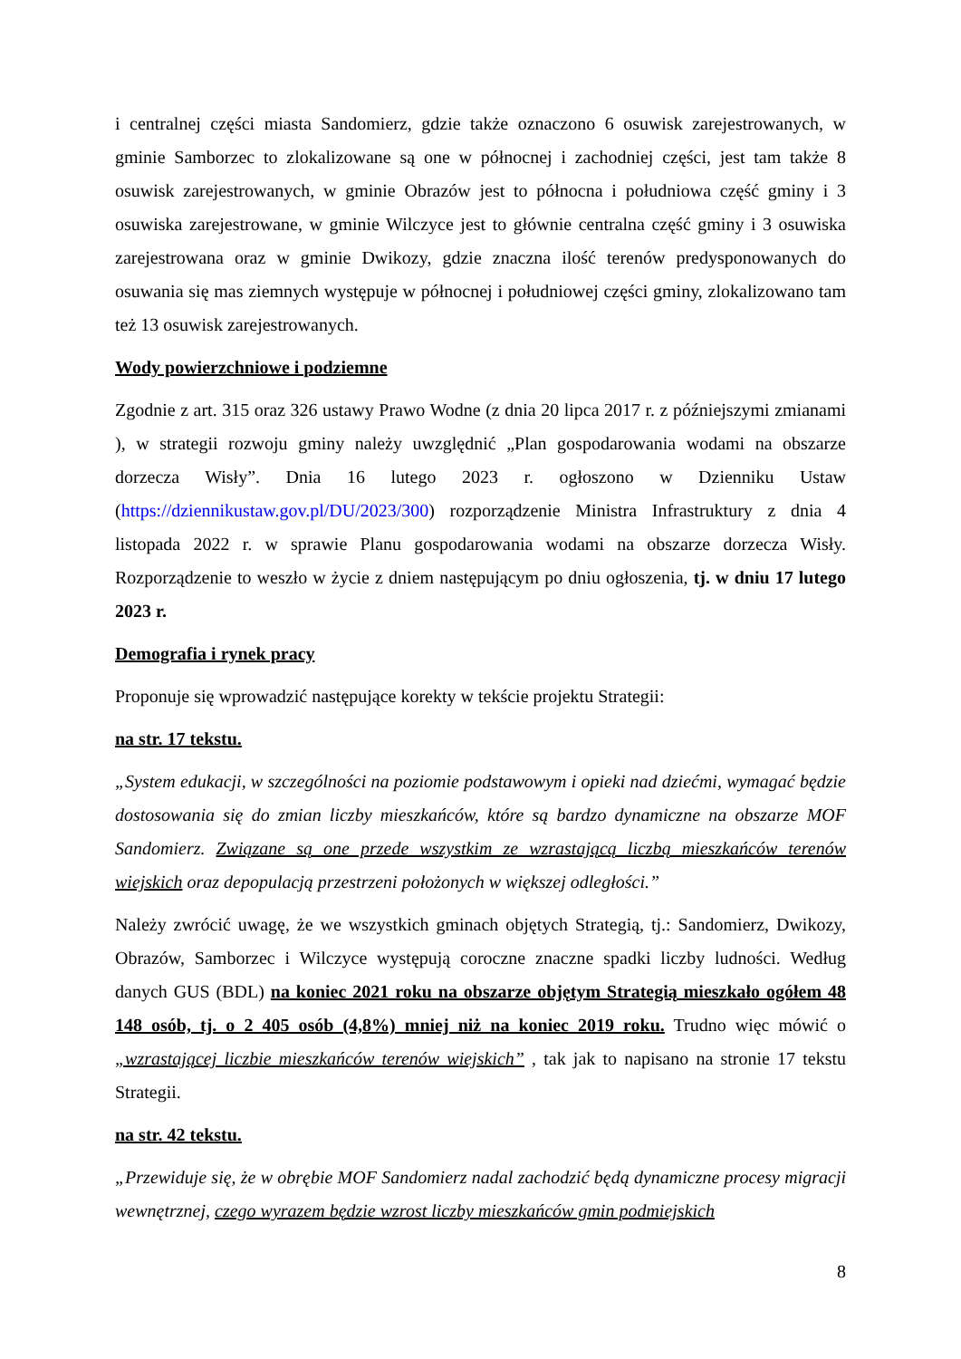i centralnej części miasta Sandomierz, gdzie także oznaczono 6 osuwisk zarejestrowanych, w gminie Samborzec to zlokalizowane są one w północnej i zachodniej części, jest tam także 8 osuwisk zarejestrowanych, w gminie Obrazów jest to północna i południowa część gminy i 3 osuwiska zarejestrowane, w gminie Wilczyce jest to głównie centralna część gminy i 3 osuwiska zarejestrowana oraz w gminie Dwikozy, gdzie znaczna ilość terenów predysponowanych do osuwania się mas ziemnych występuje w północnej i południowej części gminy, zlokalizowano tam też 13 osuwisk zarejestrowanych.
Wody powierzchniowe i podziemne
Zgodnie z art. 315 oraz 326 ustawy Prawo Wodne (z dnia 20 lipca 2017 r. z późniejszymi zmianami ), w strategii rozwoju gminy należy uwzględnić „Plan gospodarowania wodami na obszarze dorzecza Wisły”. Dnia 16 lutego 2023 r. ogłoszono w Dzienniku Ustaw (https://dziennikustaw.gov.pl/DU/2023/300) rozporządzenie Ministra Infrastruktury z dnia 4 listopada 2022 r. w sprawie Planu gospodarowania wodami na obszarze dorzecza Wisły. Rozporządzenie to weszło w życie z dniem następującym po dniu ogłoszenia, tj. w dniu 17 lutego 2023 r.
Demografia i rynek pracy
Proponuje się wprowadzić następujące korekty w tekście projektu Strategii:
na str. 17 tekstu.
„System edukacji, w szczególności na poziomie podstawowym i opieki nad dziećmi, wymagać będzie dostosowania się do zmian liczby mieszkańców, które są bardzo dynamiczne na obszarze MOF Sandomierz. Związane są one przede wszystkim ze wzrastającą liczbą mieszkańców terenów wiejskich oraz depopulacją przestrzeni położonych w większej odległości.”
Należy zwrócić uwagę, że we wszystkich gminach objętych Strategią, tj.: Sandomierz, Dwikozy, Obrazów, Samborzec i Wilczyce występują coroczne znaczne spadki liczby ludności. Według danych GUS (BDL) na koniec 2021 roku na obszarze objętym Strategią mieszkało ogółem 48 148 osób, tj. o 2 405 osób (4,8%) mniej niż na koniec 2019 roku. Trudno więc mówić o „wzrastającej liczbie mieszkańców terenów wiejskich” , tak jak to napisano na stronie 17 tekstu Strategii.
na str. 42 tekstu.
„Przewiduje się, że w obrębie MOF Sandomierz nadal zachodzić będą dynamiczne procesy migracji wewnętrznej, czego wyrazem będzie wzrost liczby mieszkańców gmin podmiejskich
8